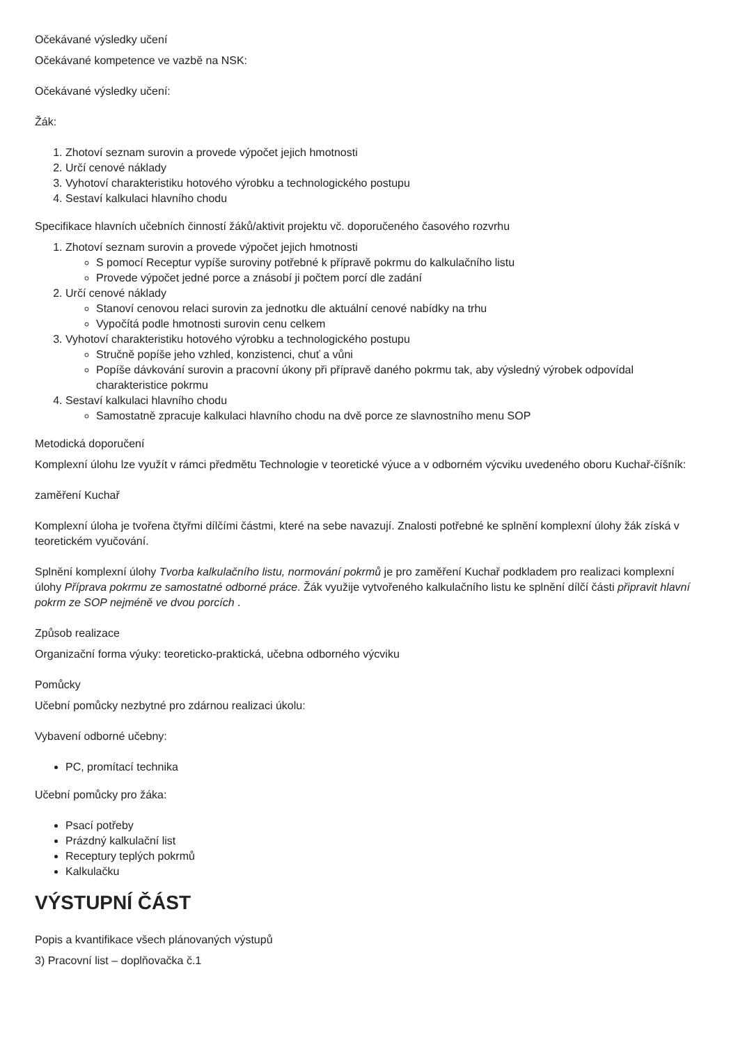Očekávané výsledky učení
Očekávané kompetence ve vazbě na NSK:
Očekávané výsledky učení:
Žák:
1. Zhotoví seznam surovin a provede výpočet jejich hmotnosti
2. Určí cenové náklady
3. Vyhotoví charakteristiku hotového výrobku a technologického postupu
4. Sestaví kalkulaci hlavního chodu
Specifikace hlavních učebních činností žáků/aktivit projektu vč. doporučeného časového rozvrhu
1. Zhotoví seznam surovin a provede výpočet jejich hmotnosti
S pomocí Receptur vypíše suroviny potřebné k přípravě pokrmu do kalkulačního listu
Provede výpočet jedné porce a znásobí ji počtem porcí dle zadání
2. Určí cenové náklady
Stanoví cenovou relaci surovin za jednotku dle aktuální cenové nabídky na trhu
Vypočítá podle hmotnosti surovin cenu celkem
3. Vyhotoví charakteristiku hotového výrobku a technologického postupu
Stručně popíše jeho vzhled, konzistenci, chuť a vůni
Popíše dávkování surovin a pracovní úkony při přípravě daného pokrmu tak, aby výsledný výrobek odpovídal charakteristice pokrmu
4. Sestaví kalkulaci hlavního chodu
Samostatně zpracuje kalkulaci hlavního chodu na dvě porce ze slavnostního menu SOP
Metodická doporučení
Komplexní úlohu lze využít v rámci předmětu Technologie v teoretické výuce a v odborném výcviku uvedeného oboru Kuchař-číšník:
zaměření Kuchař
Komplexní úloha je tvořena čtyřmi dílčími částmi, které na sebe navazují. Znalosti potřebné ke splnění komplexní úlohy žák získá v teoretickém vyučování.
Splnění komplexní úlohy Tvorba kalkulačního listu, normování pokrmů je pro zaměření Kuchař podkladem pro realizaci komplexní úlohy Příprava pokrmu ze samostatné odborné práce. Žák využije vytvořeného kalkulačního listu ke splnění dílčí části připravit hlavní pokrm ze SOP nejméně ve dvou porcích .
Způsob realizace
Organizační forma výuky: teoreticko-praktická, učebna odborného výcviku
Pomůcky
Učební pomůcky nezbytné pro zdárnou realizaci úkolu:
Vybavení odborné učebny:
PC, promítací technika
Učební pomůcky pro žáka:
Psací potřeby
Prázdný kalkulační list
Receptury teplých pokrmů
Kalkulačku
VÝSTUPNÍ ČÁST
Popis a kvantifikace všech plánovaných výstupů
3) Pracovní list – doplňovačka č.1